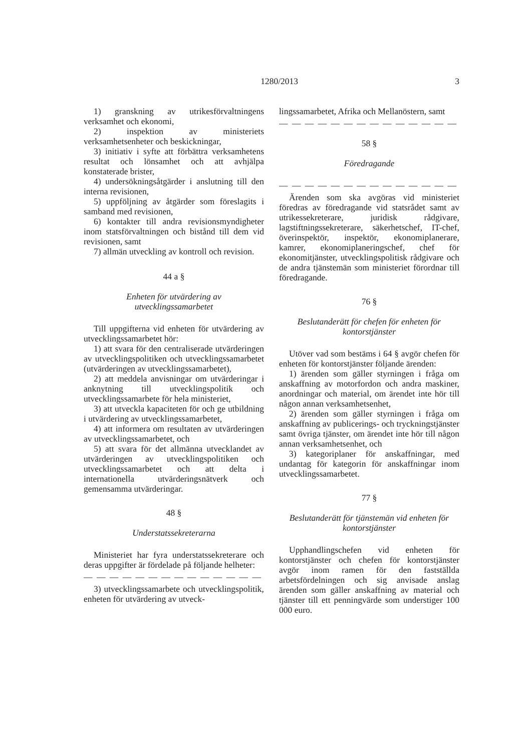1280/2013 3
1) granskning av utrikesförvaltningens verksamhet och ekonomi,
2) inspektion av ministeriets verksamhetsenheter och beskickningar,
3) initiativ i syfte att förbättra verksamhetens resultat och lönsamhet och att avhjälpa konstaterade brister,
4) undersökningsåtgärder i anslutning till den interna revisionen,
5) uppföljning av åtgärder som föreslagits i samband med revisionen,
6) kontakter till andra revisionsmyndigheter inom statsförvaltningen och bistånd till dem vid revisionen, samt
7) allmän utveckling av kontroll och revision.
44 a §
Enheten för utvärdering av
utvecklingssamarbetet
Till uppgifterna vid enheten för utvärdering av utvecklingssamarbetet hör:
1) att svara för den centraliserade utvärderingen av utvecklingspolitiken och utvecklingssamarbetet (utvärderingen av utvecklingssamarbetet),
2) att meddela anvisningar om utvärderingar i anknytning till utvecklingspolitik och utvecklingssamarbete för hela ministeriet,
3) att utveckla kapaciteten för och ge utbildning i utvärdering av utvecklingssamarbetet,
4) att informera om resultaten av utvärderingen av utvecklingssamarbetet, och
5) att svara för det allmänna utvecklandet av utvärderingen av utvecklingspolitiken och utvecklingssamarbetet och att delta i internationella utvärderingsnätverk och gemensamma utvärderingar.
48 §
Understatssekreterarna
Ministeriet har fyra understatssekreterare och deras uppgifter är fördelade på följande helheter:
— — — — — — — — — — — — — —
3) utvecklingssamarbete och utvecklingspolitik, enheten för utvärdering av utveck-
lingssamarbetet, Afrika och Mellanöstern, samt
— — — — — — — — — — — — — —
58 §
Föredragande
— — — — — — — — — — — — — —
Ärenden som ska avgöras vid ministeriet föredras av föredragande vid statsrådet samt av utrikessekreterare, juridisk rådgivare, lagstiftningssekreterare, säkerhetschef, IT-chef, överinspektör, inspektör, ekonomiplanerare, kamrer, ekonomiplaneringschef, chef för ekonomitjänster, utvecklingspolitisk rådgivare och de andra tjänstemän som ministeriet förordnar till föredragande.
76 §
Beslutanderätt för chefen för enheten för
kontorstjänster
Utöver vad som bestäms i 64 § avgör chefen för enheten för kontorstjänster följande ärenden:
1) ärenden som gäller styrningen i fråga om anskaffning av motorfordon och andra maskiner, anordningar och material, om ärendet inte hör till någon annan verksamhetsenhet,
2) ärenden som gäller styrningen i fråga om anskaffning av publicerings- och tryckningstjänster samt övriga tjänster, om ärendet inte hör till någon annan verksamhetsenhet, och
3) kategoriplaner för anskaffningar, med undantag för kategorin för anskaffningar inom utvecklingssamarbetet.
77 §
Beslutanderätt för tjänstemän vid enheten för
kontorstjänster
Upphandlingschefen vid enheten för kontorstjänster och chefen för kontorstjänster avgör inom ramen för den fastställda arbetsfördelningen och sig anvisade anslag ärenden som gäller anskaffning av material och tjänster till ett penningvärde som understiger 100 000 euro.